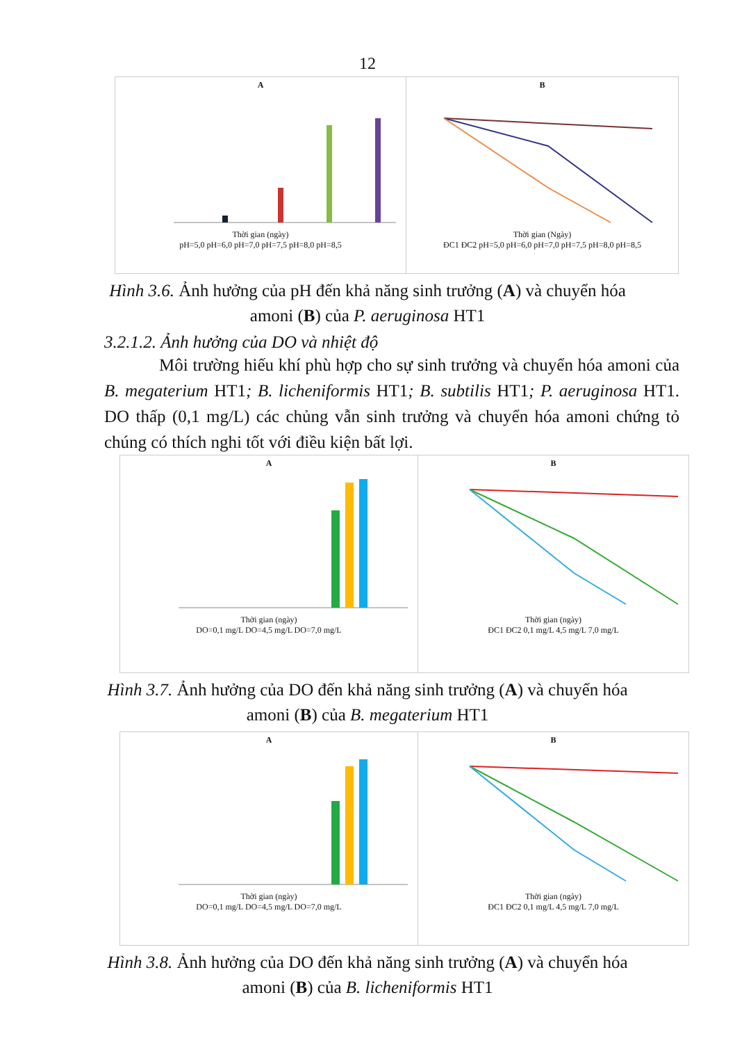12
A
Thời gian (ngày)
pH=5,0 pH=6,0 pH=7,0 pH=7,5 pH=8,0 pH=8,5
B
Thời gian (Ngày)
ĐC1 ĐC2 pH=5,0 pH=6,0 pH=7,0 pH=7,5 pH=8,0 pH=8,5
Hình 3.6. Ảnh hưởng của pH đến khả năng sinh trưởng (A) và chuyển hóa
amoni (B) của P. aeruginosa HT1
3.2.1.2. Ảnh hưởng của DO và nhiệt độ
Môi trường hiếu khí phù hợp cho sự sinh trưởng và chuyển hóa amoni của B. megaterium HT1; B. licheniformis HT1; B. subtilis HT1; P. aeruginosa HT1. DO thấp (0,1 mg/L) các chủng vẫn sinh trưởng và chuyển hóa amoni chứng tỏ chúng có thích nghi tốt với điều kiện bất lợi.
A
Thời gian (ngày)
DO=0,1 mg/L DO=4,5 mg/L DO=7,0 mg/L
B
Thời gian (ngày)
ĐC1 ĐC2 0,1 mg/L 4,5 mg/L 7,0 mg/L
Hình 3.7. Ảnh hưởng của DO đến khả năng sinh trưởng (A) và chuyển hóa
amoni (B) của B. megaterium HT1
A
Thời gian (ngày)
DO=0,1 mg/L DO=4,5 mg/L DO=7,0 mg/L
B
Thời gian (ngày)
ĐC1 ĐC2 0,1 mg/L 4,5 mg/L 7,0 mg/L
Hình 3.8. Ảnh hưởng của DO đến khả năng sinh trưởng (A) và chuyển hóa
amoni (B) của B. licheniformis HT1